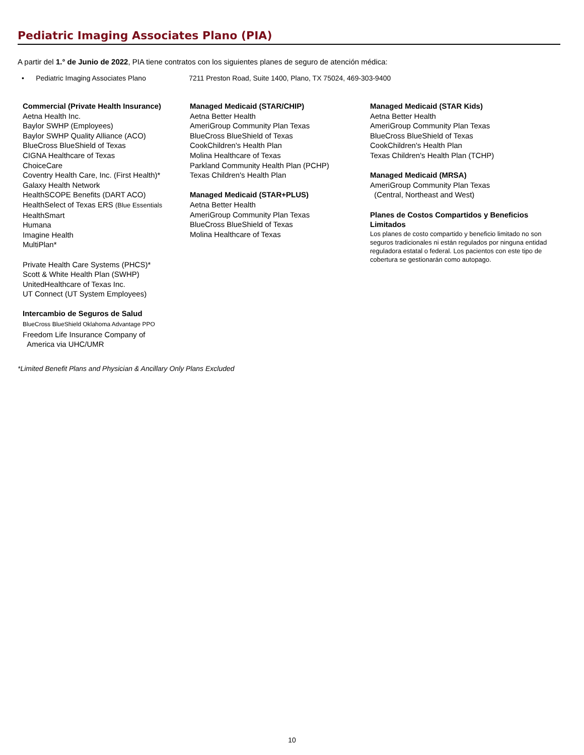Pediatric Imaging Associates Plano (PIA)
A partir del 1.° de Junio de 2022, PIA tiene contratos con los siguientes planes de seguro de atención médica:
• Pediatric Imaging Associates Plano 7211 Preston Road, Suite 1400, Plano, TX 75024, 469-303-9400
Commercial (Private Health Insurance)
Aetna Health Inc.
Baylor SWHP (Employees)
Baylor SWHP Quality Alliance (ACO)
BlueCross BlueShield of Texas
CIGNA Healthcare of Texas
ChoiceCare
Coventry Health Care, Inc. (First Health)*
Galaxy Health Network
HealthSCOPE Benefits (DART ACO)
HealthSelect of Texas ERS (Blue Essentials
HealthSmart
Humana
Imagine Health
MultiPlan*
Private Health Care Systems (PHCS)*
Scott & White Health Plan (SWHP)
UnitedHealthcare of Texas Inc.
UT Connect (UT System Employees)
Intercambio de Seguros de Salud
BlueCross BlueShield Oklahoma Advantage PPO
Freedom Life Insurance Company of
America via UHC/UMR
Managed Medicaid (STAR/CHIP)
Aetna Better Health
AmeriGroup Community Plan Texas
BlueCross BlueShield of Texas
CookChildren's Health Plan
Molina Healthcare of Texas
Parkland Community Health Plan (PCHP)
Texas Children's Health Plan
Managed Medicaid (STAR+PLUS)
Aetna Better Health
AmeriGroup Community Plan Texas
BlueCross BlueShield of Texas
Molina Healthcare of Texas
Managed Medicaid (STAR Kids)
Aetna Better Health
AmeriGroup Community Plan Texas
BlueCross BlueShield of Texas
CookChildren's Health Plan
Texas Children's Health Plan (TCHP)
Managed Medicaid (MRSA)
AmeriGroup Community Plan Texas
(Central, Northeast and West)
Planes de Costos Compartidos y Beneficios Limitados
Los planes de costo compartido y beneficio limitado no son seguros tradicionales ni están regulados por ninguna entidad reguladora estatal o federal. Los pacientos con este tipo de cobertura se gestionarán como autopago.
*Limited Benefit Plans and Physician & Ancillary Only Plans Excluded
10